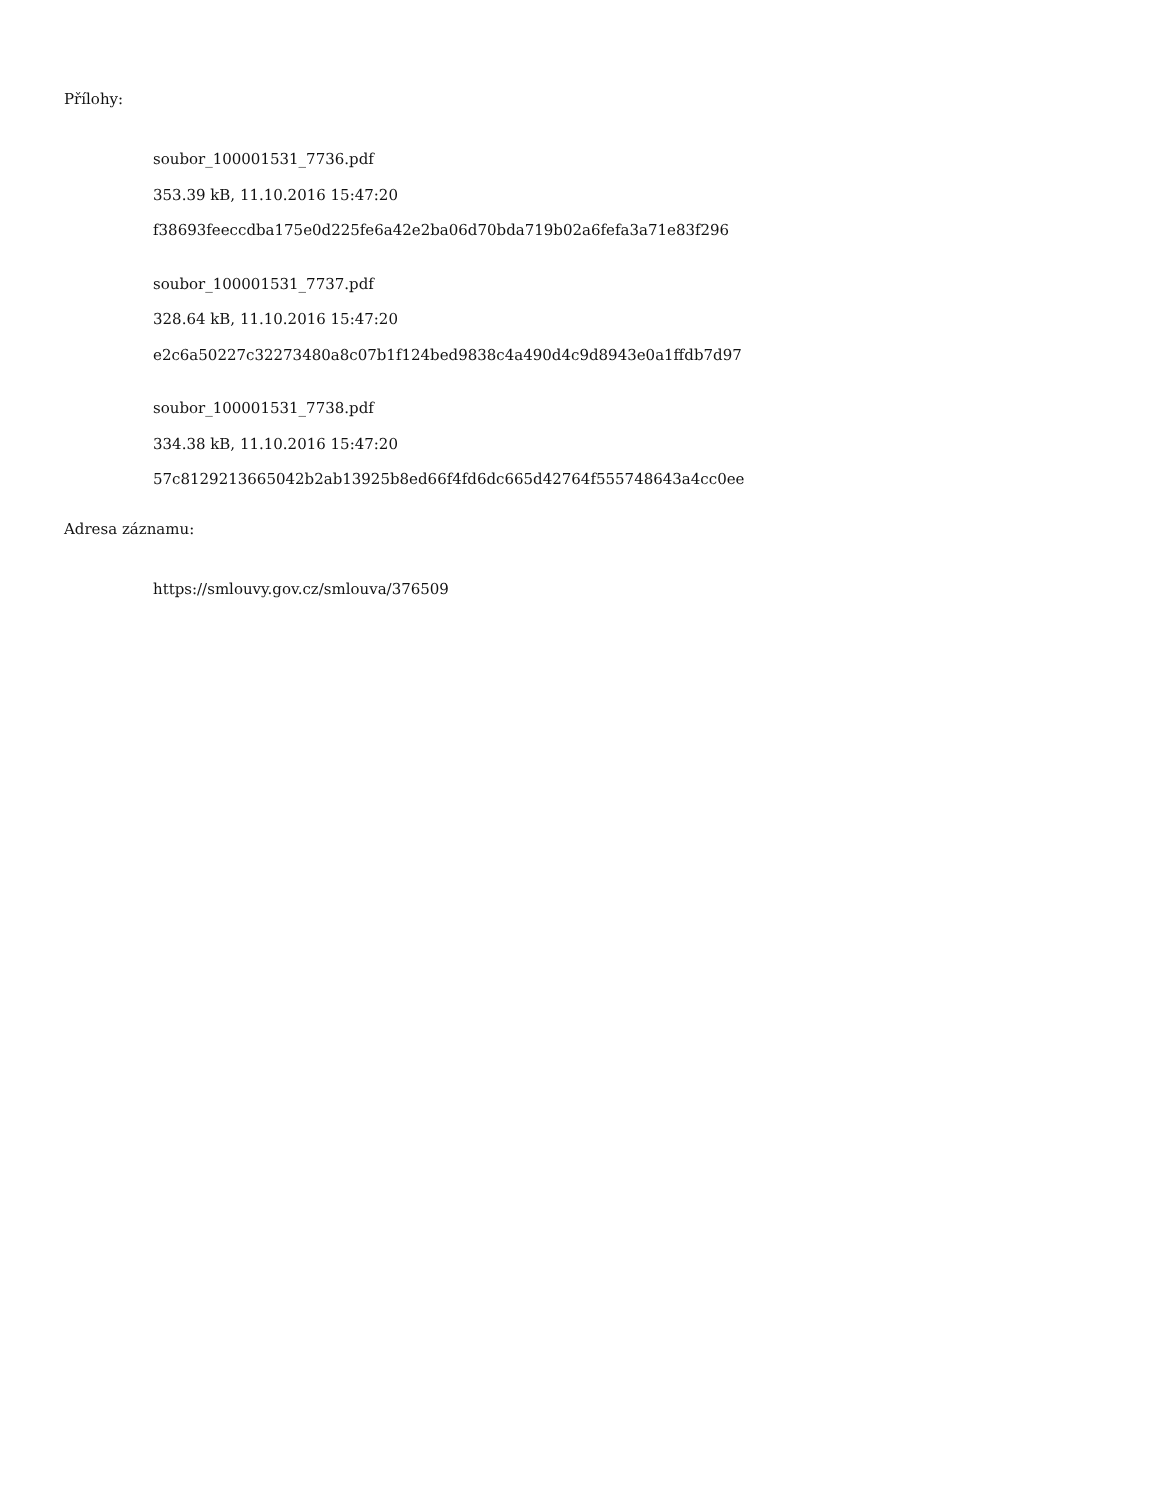Přílohy:
soubor_100001531_7736.pdf
353.39 kB, 11.10.2016 15:47:20
f38693feeccdba175e0d225fe6a42e2ba06d70bda719b02a6fefa3a71e83f296
soubor_100001531_7737.pdf
328.64 kB, 11.10.2016 15:47:20
e2c6a50227c32273480a8c07b1f124bed9838c4a490d4c9d8943e0a1ffdb7d97
soubor_100001531_7738.pdf
334.38 kB, 11.10.2016 15:47:20
57c8129213665042b2ab13925b8ed66f4fd6dc665d42764f555748643a4cc0ee
Adresa záznamu:
https://smlouvy.gov.cz/smlouva/376509